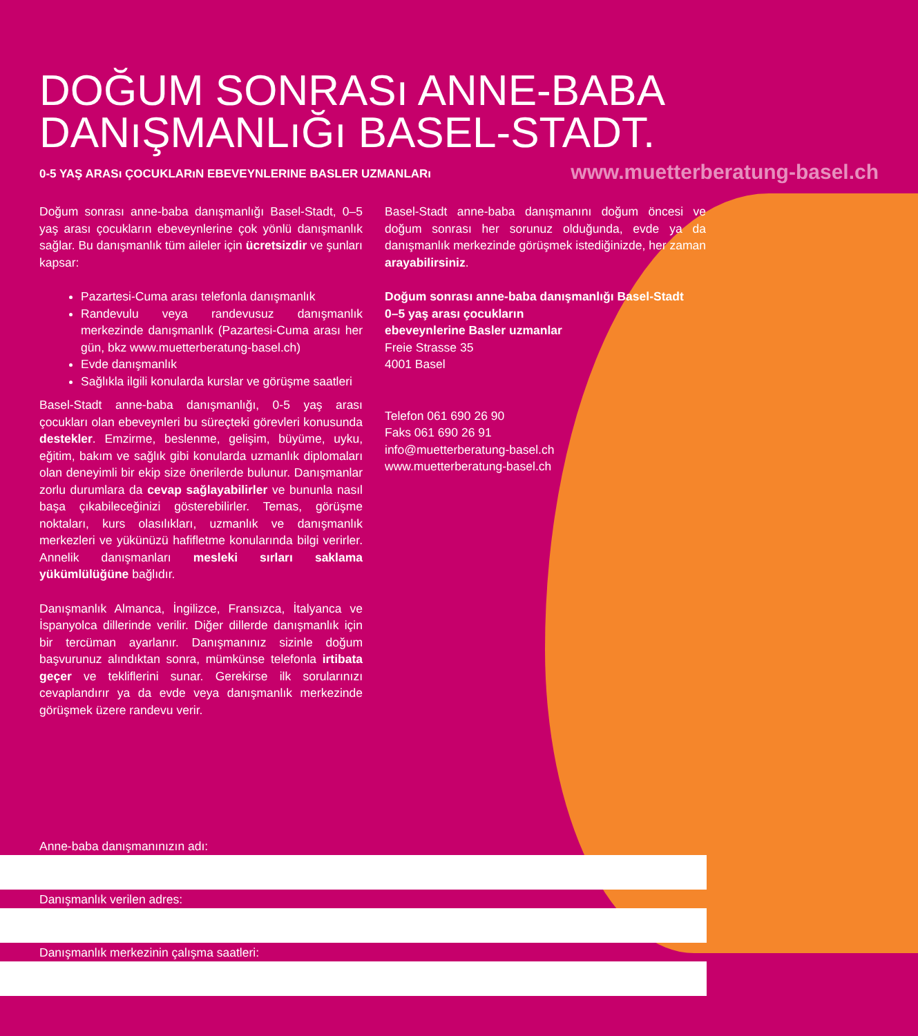DOĞUM SONRASı ANNE-BABA
DANıŞMANLıĞı BASEL-STADT.
0-5 YAŞ ARASı ÇOCUKLARıN EBEVEYNLERINE BASLER UZMANLARı www.muetterberatung-basel.ch
Doğum sonrası anne-baba danışmanlığı Basel-Stadt, 0–5 yaş arası çocukların ebeveynlerine çok yönlü danışmanlık sağlar. Bu danışmanlık tüm aileler için ücretsizdir ve şunları kapsar:
Pazartesi-Cuma arası telefonla danışmanlık
Randevulu veya randevusuz danışmanlık merkezinde danışmanlık (Pazartesi-Cuma arası her gün, bkz www.muetterberatung-basel.ch)
Evde danışmanlık
Sağlıkla ilgili konularda kurslar ve görüşme saatleri
Basel-Stadt anne-baba danışmanlığı, 0-5 yaş arası çocukları olan ebeveynleri bu süreçteki görevleri konusunda destekler. Emzirme, beslenme, gelişim, büyüme, uyku, eğitim, bakım ve sağlık gibi konularda uzmanlık diplomaları olan deneyimli bir ekip size önerilerde bulunur. Danışmanlar zorlu durumlara da cevap sağlayabilirler ve bununla nasıl başa çıkabileceğinizi gösterebilirler. Temas, görüşme noktaları, kurs olasılıkları, uzmanlık ve danışmanlık merkezleri ve yükünüzü hafifletme konularında bilgi verirler. Annelik danışmanları mesleki sırları saklama yükümlülüğüne bağlıdır.
Danışmanlık Almanca, İngilizce, Fransızca, İtalyanca ve İspanyolca dillerinde verilir. Diğer dillerde danışmanlık için bir tercüman ayarlanır. Danışmanınız sizinle doğum başvurunuz alındıktan sonra, mümkünse telefonla irtibata geçer ve tekliflerini sunar. Gerekirse ilk sorularınızı cevaplandırır ya da evde veya danışmanlık merkezinde görüşmek üzere randevu verir.
Basel-Stadt anne-baba danışmanını doğum öncesi ve doğum sonrası her sorunuz olduğunda, evde ya da danışmanlık merkezinde görüşmek istediğinizde, her zaman arayabilirsiniz.
Doğum sonrası anne-baba danışmanlığı Basel-Stadt
0–5 yaş arası çocukların
ebeveynlerine Basler uzmanlar
Freie Strasse 35
4001 Basel
Telefon 061 690 26 90
Faks 061 690 26 91
info@muetterberatung-basel.ch
www.muetterberatung-basel.ch
Anne-baba danışmanınızın adı:
Danışmanlık verilen adres:
Danışmanlık merkezinin çalışma saatleri: